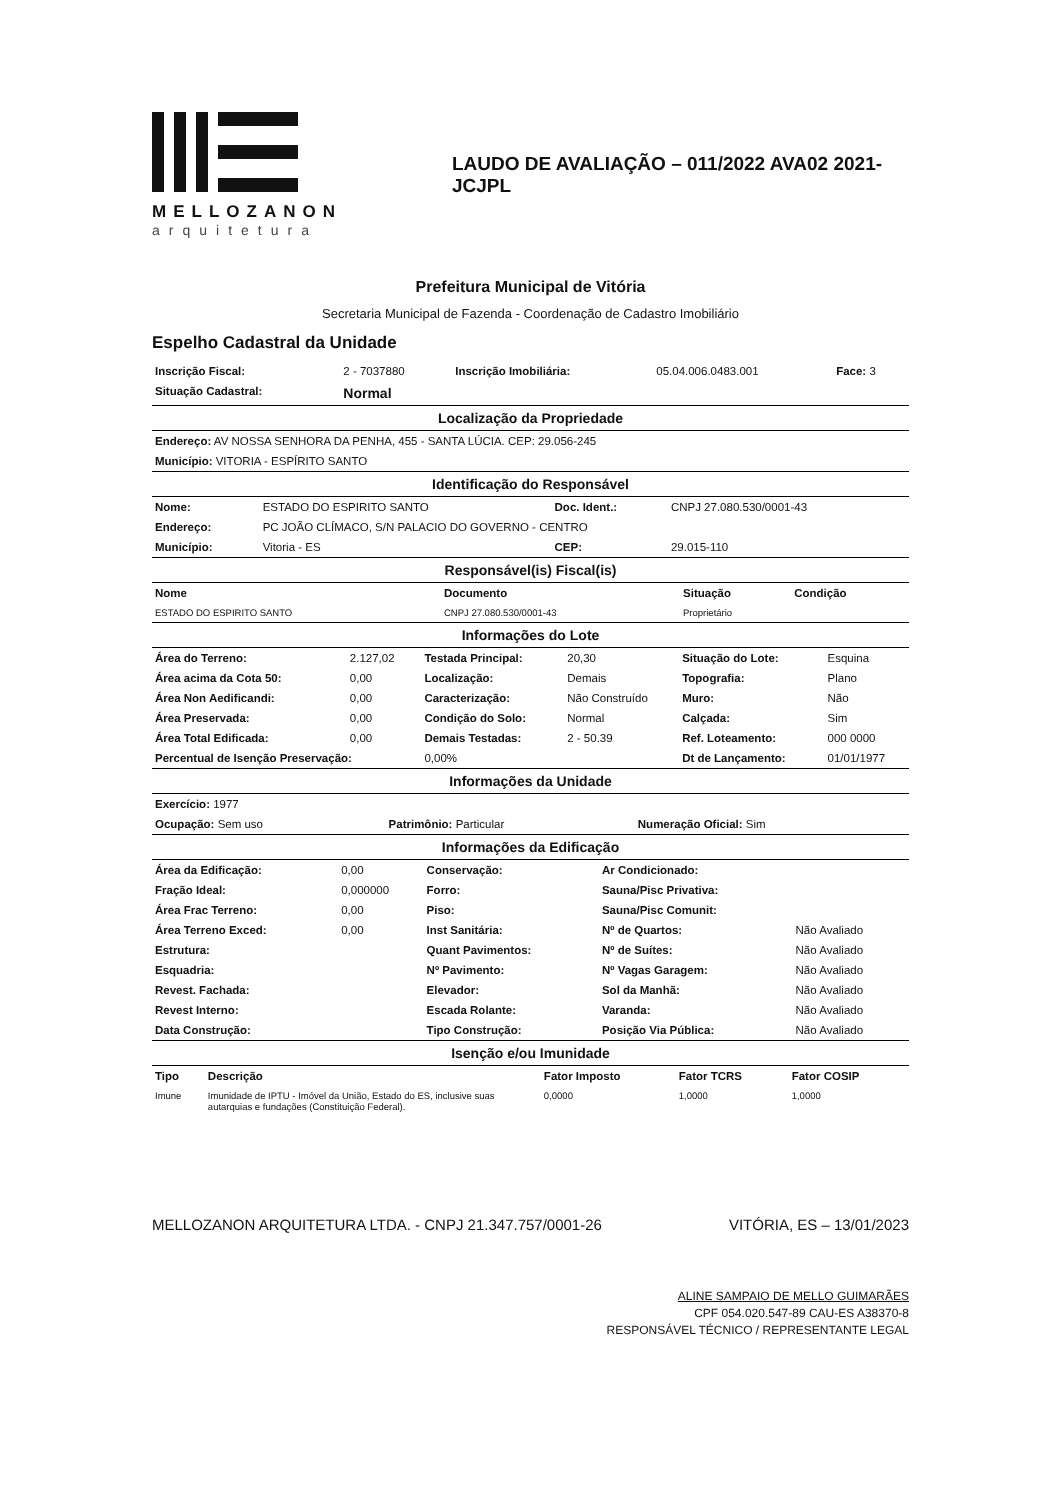MELLOZANON
arquitetura
LAUDO DE AVALIAÇÃO – 011/2022 AVA02 2021-JCJPL
Prefeitura Municipal de Vitória
Secretaria Municipal de Fazenda - Coordenação de Cadastro Imobiliário
Espelho Cadastral da Unidade
| Inscrição Fiscal: | 2 - 7037880 | Inscrição Imobiliária: | 05.04.006.0483.001 | Face: 3 |
| Situação Cadastral: | Normal | | | |
Localização da Propriedade
| Endereço: AV NOSSA SENHORA DA PENHA, 455 - SANTA LÚCIA. CEP: 29.056-245 |
| Município: VITORIA - ESPÍRITO SANTO |
Identificação do Responsável
| Nome: | ESTADO DO ESPIRITO SANTO | Doc. Ident.: | CNPJ 27.080.530/0001-43 |
| Endereço: | PC JOÃO CLÍMACO, S/N PALACIO DO GOVERNO - CENTRO | | |
| Município: | Vitoria - ES | CEP: | 29.015-110 |
Responsável(is) Fiscal(is)
| Nome | Documento | Situação | Condição |
| --- | --- | --- | --- |
| ESTADO DO ESPIRITO SANTO | CNPJ 27.080.530/0001-43 | Proprietário | |
Informações do Lote
| Área do Terreno: | 2.127,02 | Testada Principal: | 20,30 | Situação do Lote: | Esquina |
| Área acima da Cota 50: | 0,00 | Localização: | Demais | Topografia: | Plano |
| Área Non Aedificandi: | 0,00 | Caracterização: | Não Construído | Muro: | Não |
| Área Preservada: | 0,00 | Condição do Solo: | Normal | Calçada: | Sim |
| Área Total Edificada: | 0,00 | Demais Testadas: | 2 - 50.39 | Ref. Loteamento: | 000 0000 |
| Percentual de Isenção Preservação: | | 0,00% | | Dt de Lançamento: | 01/01/1977 |
Informações da Unidade
| Exercício: 1977 | | |
| Ocupação: Sem uso | Patrimônio: Particular | Numeração Oficial: Sim |
Informações da Edificação
| Área da Edificação: | 0,00 | Conservação: | Ar Condicionado: | |
| Fração Ideal: | 0,000000 | Forro: | Sauna/Pisc Privativa: | |
| Área Frac Terreno: | 0,00 | Piso: | Sauna/Pisc Comunit: | |
| Área Terreno Exced: | 0,00 | Inst Sanitária: | Nº de Quartos: | Não Avaliado |
| Estrutura: | | Quant Pavimentos: | Nº de Suítes: | Não Avaliado |
| Esquadria: | | Nº Pavimento: | Nº Vagas Garagem: | Não Avaliado |
| Revest. Fachada: | | Elevador: | Sol da Manhã: | Não Avaliado |
| Revest Interno: | | Escada Rolante: | Varanda: | Não Avaliado |
| Data Construção: | | Tipo Construção: | Posição Via Pública: | Não Avaliado |
Isenção e/ou Imunidade
| Tipo | Descrição | Fator Imposto | Fator TCRS | Fator COSIP |
| --- | --- | --- | --- | --- |
| Imune | Imunidade de IPTU - Imóvel da União, Estado do ES, inclusive suas autarquias e fundações (Constituição Federal). | 0,0000 | 1,0000 | 1,0000 |
MELLOZANON ARQUITETURA LTDA. - CNPJ 21.347.757/0001-26 VITÓRIA, ES – 13/01/2023
ALINE SAMPAIO DE MELLO GUIMARÃES
CPF 054.020.547-89 CAU-ES A38370-8
RESPONSÁVEL TÉCNICO / REPRESENTANTE LEGAL